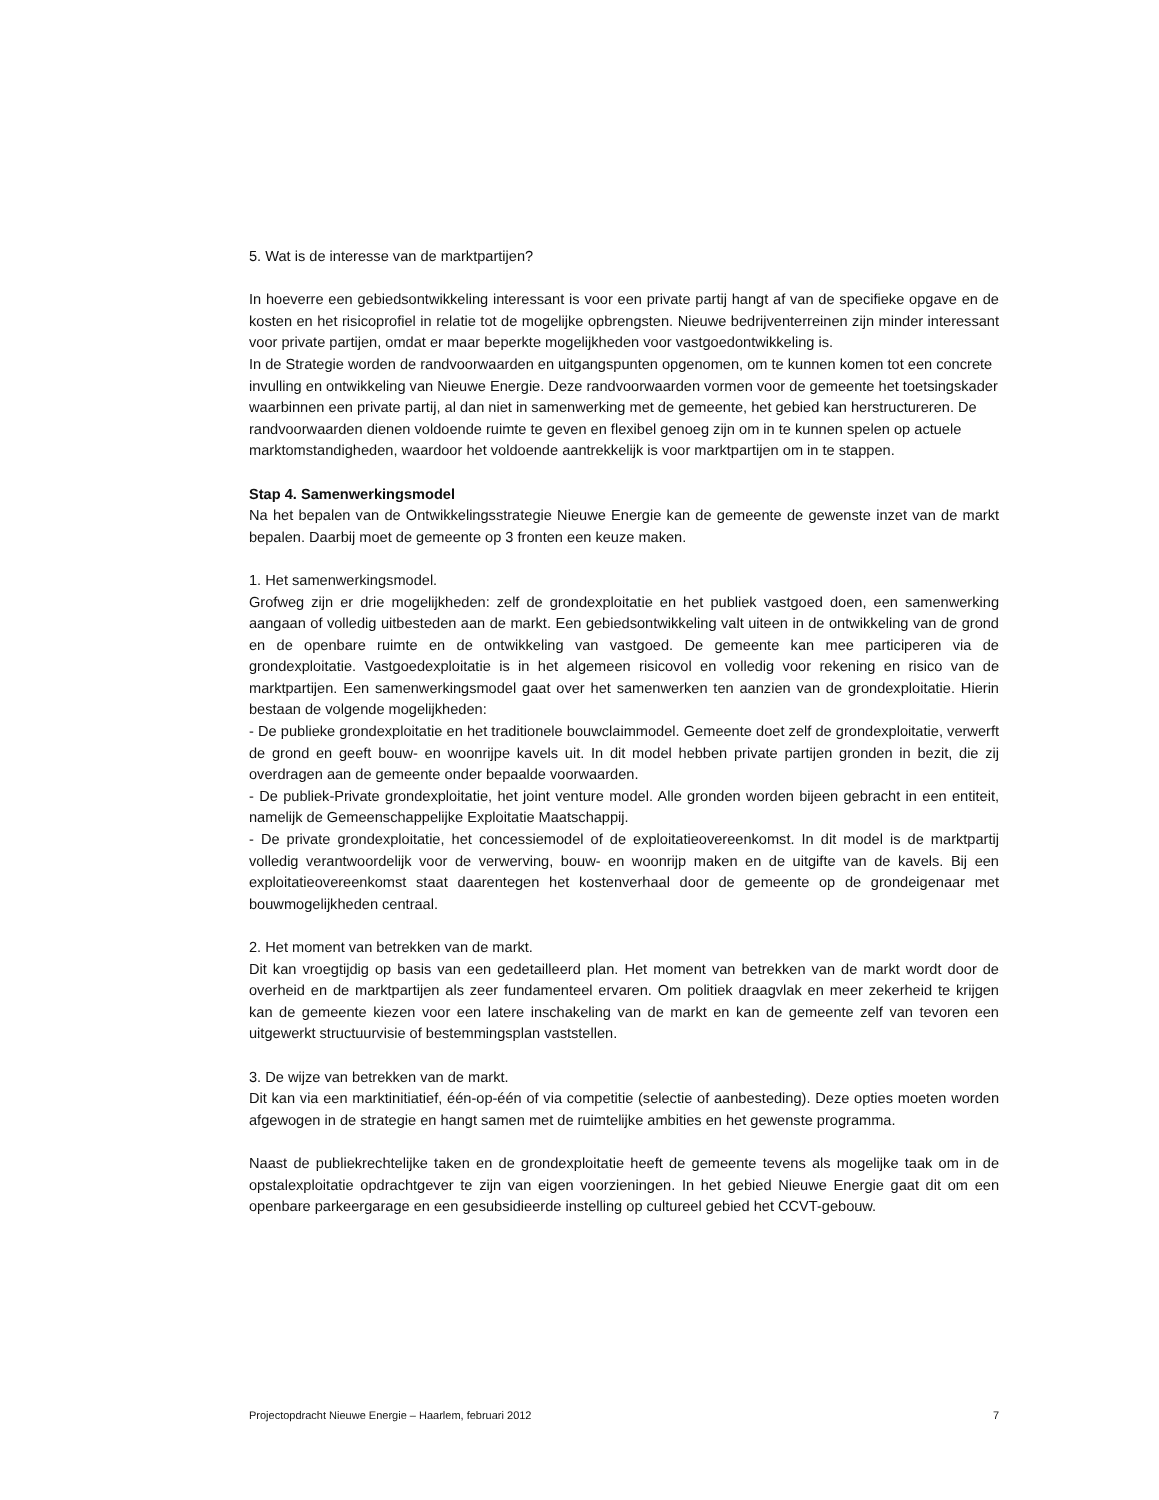5. Wat is de interesse van de marktpartijen?
In hoeverre een gebiedsontwikkeling interessant is voor een private partij hangt af van de specifieke opgave en de kosten en het risicoprofiel in relatie tot de mogelijke opbrengsten. Nieuwe bedrijventerreinen zijn minder interessant voor private partijen, omdat er maar beperkte mogelijkheden voor vastgoedontwikkeling is.
In de Strategie worden de randvoorwaarden en uitgangspunten opgenomen, om te kunnen komen tot een concrete invulling en ontwikkeling van Nieuwe Energie. Deze randvoorwaarden vormen voor de gemeente het toetsingskader waarbinnen een private partij, al dan niet in samenwerking met de gemeente, het gebied kan herstructureren. De randvoorwaarden dienen voldoende ruimte te geven en flexibel genoeg zijn om in te kunnen spelen op actuele marktomstandigheden, waardoor het voldoende aantrekkelijk is voor marktpartijen om in te stappen.
Stap 4. Samenwerkingsmodel
Na het bepalen van de Ontwikkelingsstrategie Nieuwe Energie kan de gemeente de gewenste inzet van de markt bepalen. Daarbij moet de gemeente op 3 fronten een keuze maken.
1. Het samenwerkingsmodel.
Grofweg zijn er drie mogelijkheden: zelf de grondexploitatie en het publiek vastgoed doen, een samenwerking aangaan of volledig uitbesteden aan de markt. Een gebiedsontwikkeling valt uiteen in de ontwikkeling van de grond en de openbare ruimte en de ontwikkeling van vastgoed. De gemeente kan mee participeren via de grondexploitatie. Vastgoedexploitatie is in het algemeen risicovol en volledig voor rekening en risico van de marktpartijen. Een samenwerkingsmodel gaat over het samenwerken ten aanzien van de grondexploitatie. Hierin bestaan de volgende mogelijkheden:
- De publieke grondexploitatie en het traditionele bouwclaimmodel. Gemeente doet zelf de grondexploitatie, verwerft de grond en geeft bouw- en woonrijpe kavels uit. In dit model hebben private partijen gronden in bezit, die zij overdragen aan de gemeente onder bepaalde voorwaarden.
- De publiek-Private grondexploitatie, het joint venture model. Alle gronden worden bijeen gebracht in een entiteit, namelijk de Gemeenschappelijke Exploitatie Maatschappij.
- De private grondexploitatie, het concessiemodel of de exploitatieovereenkomst. In dit model is de marktpartij volledig verantwoordelijk voor de verwerving, bouw- en woonrijp maken en de uitgifte van de kavels. Bij een exploitatieovereenkomst staat daarentegen het kostenverhaal door de gemeente op de grondeigenaar met bouwmogelijkheden centraal.
2. Het moment van betrekken van de markt.
Dit kan vroegtijdig op basis van een gedetailleerd plan. Het moment van betrekken van de markt wordt door de overheid en de marktpartijen als zeer fundamenteel ervaren. Om politiek draagvlak en meer zekerheid te krijgen kan de gemeente kiezen voor een latere inschakeling van de markt en kan de gemeente zelf van tevoren een uitgewerkt structuurvisie of bestemmingsplan vaststellen.
3. De wijze van betrekken van de markt.
Dit kan via een marktinitiatief, één-op-één of via competitie (selectie of aanbesteding). Deze opties moeten worden afgewogen in de strategie en hangt samen met de ruimtelijke ambities en het gewenste programma.
Naast de publiekrechtelijke taken en de grondexploitatie heeft de gemeente tevens als mogelijke taak om in de opstalexploitatie opdrachtgever te zijn van eigen voorzieningen. In het gebied Nieuwe Energie gaat dit om een openbare parkeergarage en een gesubsidieerde instelling op cultureel gebied het CCVT-gebouw.
Projectopdracht Nieuwe Energie – Haarlem, februari 2012 7